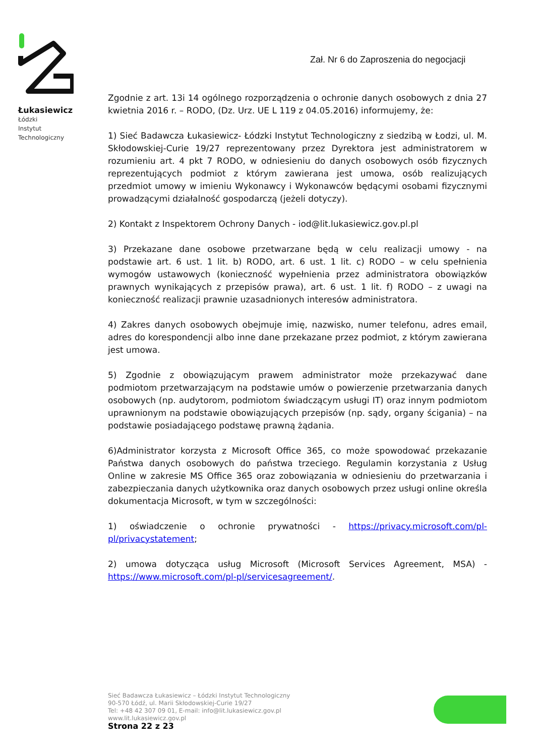Łukasiewicz
Łódzki
Instytut
Technologiczny
Zał. Nr 6 do Zaproszenia do negocjacji
Zgodnie z art. 13i 14 ogólnego rozporządzenia o ochronie danych osobowych z dnia 27 kwietnia 2016 r. – RODO, (Dz. Urz. UE L 119 z 04.05.2016) informujemy, że:
1) Sieć Badawcza Łukasiewicz- Łódzki Instytut Technologiczny z siedzibą w Łodzi, ul. M. Skłodowskiej-Curie 19/27 reprezentowany przez Dyrektora jest administratorem w rozumieniu art. 4 pkt 7 RODO, w odniesieniu do danych osobowych osób fizycznych reprezentujących podmiot z którym zawierana jest umowa, osób realizujących przedmiot umowy w imieniu Wykonawcy i Wykonawców będącymi osobami fizycznymi prowadzącymi działalność gospodarczą (jeżeli dotyczy).
2) Kontakt z Inspektorem Ochrony Danych - iod@lit.lukasiewicz.gov.pl.pl
3) Przekazane dane osobowe przetwarzane będą w celu realizacji umowy - na podstawie art. 6 ust. 1 lit. b) RODO, art. 6 ust. 1 lit. c) RODO – w celu spełnienia wymogów ustawowych (konieczność wypełnienia przez administratora obowiązków prawnych wynikających z przepisów prawa), art. 6 ust. 1 lit. f) RODO – z uwagi na konieczność realizacji prawnie uzasadnionych interesów administratora.
4) Zakres danych osobowych obejmuje imię, nazwisko, numer telefonu, adres email, adres do korespondencji albo inne dane przekazane przez podmiot, z którym zawierana jest umowa.
5) Zgodnie z obowiązującym prawem administrator może przekazywać dane podmiotom przetwarzającym na podstawie umów o powierzenie przetwarzania danych osobowych (np. audytorom, podmiotom świadczącym usługi IT) oraz innym podmiotom uprawnionym na podstawie obowiązujących przepisów (np. sądy, organy ścigania) – na podstawie posiadającego podstawę prawną żądania.
6)Administrator korzysta z Microsoft Office 365, co może spowodować przekazanie Państwa danych osobowych do państwa trzeciego. Regulamin korzystania z Usług Online w zakresie MS Office 365 oraz zobowiązania w odniesieniu do przetwarzania i zabezpieczania danych użytkownika oraz danych osobowych przez usługi online określa dokumentacja Microsoft, w tym w szczególności:
1) oświadczenie o ochronie prywatności - https://privacy.microsoft.com/pl-pl/privacystatement;
2) umowa dotycząca usług Microsoft (Microsoft Services Agreement, MSA) - https://www.microsoft.com/pl-pl/servicesagreement/.
Sieć Badawcza Łukasiewicz – Łódzki Instytut Technologiczny
90-570 Łódź, ul. Marii Skłodowskiej-Curie 19/27
Tel: +48 42 307 09 01, E-mail: info@lit.lukasiewicz.gov.pl
www.lit.lukasiewicz.gov.pl
Strona 22 z 23